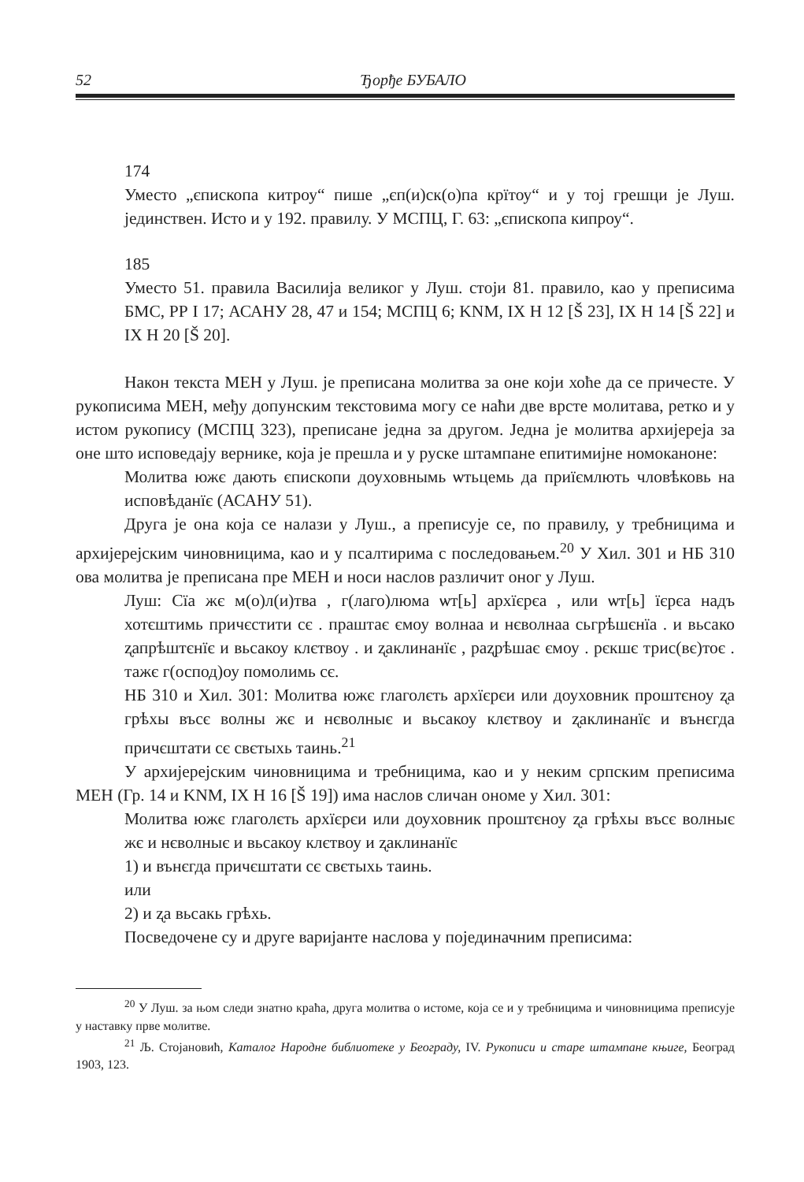52 Ђорђе БУБАЛО
174
Уместо „єпископа китроу“ пише „єп(и)ск(о)па крїтоу“ и у тој грешци је Луш. јединствен. Исто и у 192. правилу. У МСПЦ, Г. 63: „єпископа кипроу“.
185
Уместо 51. правила Василија великог у Луш. стоји 81. правило, као у преписима БМС, РР I 17; АСАНУ 28, 47 и 154; МСПЦ 6; KNM, IX H 12 [Š 23], IX H 14 [Š 22] и IX H 20 [Š 20].
Након текста МЕН у Луш. је преписана молитва за оне који хоће да се причесте. У рукописима МЕН, међу допунским текстовима могу се наћи две врсте молитава, ретко и у истом рукопису (МСПЦ 323), преписане једна за другом. Једна је молитва архијереја за оне што исповедају вернике, која је прешла и у руске штампане епитимијне номоканоне:
Молитва южє дають єпископи доуховнымь ѡтьцемь да приїємлють чловѣковь на исповѣданїє (АСАНУ 51).
Друга је она која се налази у Луш., а преписује се, по правилу, у требницима и архијерејским чиновницима, као и у псалтирима с последовањем.<sup>20</sup> У Хил. 301 и НБ 310 ова молитва је преписана пре МЕН и носи наслов различит оног у Луш.
Луш: Сїа жє м(о)л(и)тва , г(лаго)люма ѡт[ь] архїєрєа , или ѡт[ь] їєрєа надъ хотєштимь причєстити сє . праштає ємоу волнаа и нєволнаа сьгрѣшєнїа . и вьсако ʐапрѣштєнїє и вьсакоу клєтвоу . и ʐаклинанїє , раʐрѣшає ємоу . рєкшє трис(вє)тоє . тажє г(оспод)оу помолимь сє.
НБ 310 и Хил. 301: Молитва южє глаголєть архїєрєи или доуховник проштєноу ʐа грѣхы въсє волны жє и нєволныє и вьсакоу клєтвоу и ʐаклинанїє и вънєгда причєштати сє свєтыхь таинь.<sup>21</sup>
У архијерејским чиновницима и требницима, као и у неким српским преписима МЕН (Гр. 14 и KNM, IX H 16 [Š 19]) има наслов сличан ономе у Хил. 301:
Молитва южє глаголєть архїєрєи или доуховник проштєноу ʐа грѣхы въсє волныє жє и нєволныє и вьсакоу клєтвоу и ʐаклинанїє
1) и вънєгда причєштати сє свєтыхь таинь.
или
2) и ʐа вьсакь грѣхь.
Посведочене су и друге варијанте наслова у појединачним преписима:
<sup>20</sup> У Луш. за њом следи знатно краћа, друга молитва о истоме, која се и у требницима и чиновницима преписује у наставку прве молитве.
<sup>21</sup> Љ. Стојановић, Каталог Народне библиотеке у Београду, IV. Рукописи и старе штампане књиге, Београд 1903, 123.